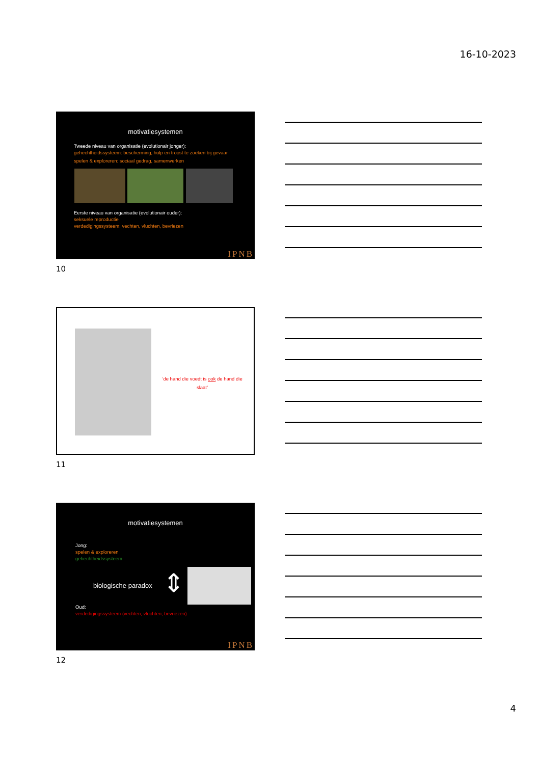16-10-2023
motivatiesystemen
Tweede niveau van organisatie (evolutionair jonger):
gehechtheidssysteem: bescherming, hulp en troost te zoeken bij gevaar
spelen & exploreren: sociaal gedrag, samenwerken
Eerste niveau van organisatie (evolutionair ouder):
seksuele reproductie
verdedigingssysteem: vechten, vluchten, bevriezen
IPNB
10
‘de hand die voedt is ook de hand die slaat’
11
motivatiesystemen
Jong:
spelen & exploreren
gehechtheidssysteem
biologische paradox ⇕
Oud:
verdedigingssysteem (vechten, vluchten, bevriezen)
IPNB
12
4